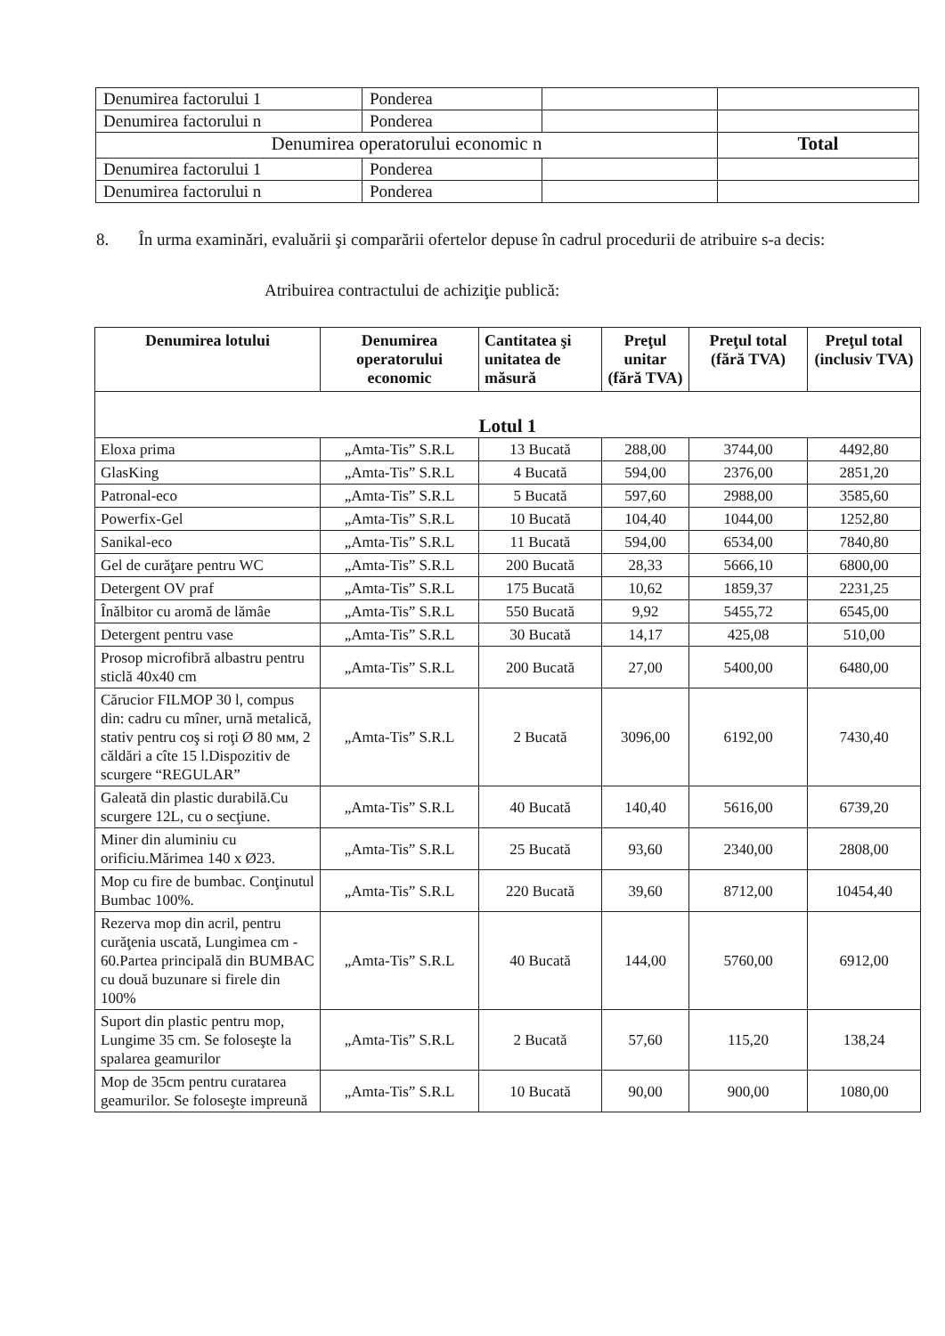| Denumirea factorului 1 | Ponderea | | |
| Denumirea factorului n | Ponderea | | |
| Denumirea operatorului economic n | | | Total |
| Denumirea factorului 1 | Ponderea | | |
| Denumirea factorului n | Ponderea | | |
8. În urma examinări, evaluării şi comparării ofertelor depuse în cadrul procedurii de atribuire s-a decis:
Atribuirea contractului de achiziţie publică:
| Denumirea lotului | Denumirea operatorului economic | Cantitatea şi unitatea de măsură | Preţul unitar (fără TVA) | Preţul total (fără TVA) | Preţul total (inclusiv TVA) |
| --- | --- | --- | --- | --- | --- |
| Lotul 1 | | | | | |
| Eloxa prima | „Amta-Tis” S.R.L | 13 Bucată | 288,00 | 3744,00 | 4492,80 |
| GlasKing | „Amta-Tis” S.R.L | 4 Bucată | 594,00 | 2376,00 | 2851,20 |
| Patronal-eco | „Amta-Tis” S.R.L | 5 Bucată | 597,60 | 2988,00 | 3585,60 |
| Powerfix-Gel | „Amta-Tis” S.R.L | 10 Bucată | 104,40 | 1044,00 | 1252,80 |
| Sanikal-eco | „Amta-Tis” S.R.L | 11 Bucată | 594,00 | 6534,00 | 7840,80 |
| Gel de curăţare pentru WC | „Amta-Tis” S.R.L | 200 Bucată | 28,33 | 5666,10 | 6800,00 |
| Detergent OV praf | „Amta-Tis” S.R.L | 175 Bucată | 10,62 | 1859,37 | 2231,25 |
| Înălbitor cu aromă de lămâe | „Amta-Tis” S.R.L | 550 Bucată | 9,92 | 5455,72 | 6545,00 |
| Detergent pentru vase | „Amta-Tis” S.R.L | 30 Bucată | 14,17 | 425,08 | 510,00 |
| Prosop microfibră albastru pentru sticlă 40x40 cm | „Amta-Tis” S.R.L | 200 Bucată | 27,00 | 5400,00 | 6480,00 |
| Cărucior FILMOP 30 l, compus din: cadru cu mîner, urnă metalică, stativ pentru coş si roţi Ø 80 мм, 2 căldări a cîte 15 l.Dispozitiv de scurgere “REGULAR” | „Amta-Tis” S.R.L | 2 Bucată | 3096,00 | 6192,00 | 7430,40 |
| Galeată din plastic durabilă.Cu scurgere 12L, cu o secţiune. | „Amta-Tis” S.R.L | 40 Bucată | 140,40 | 5616,00 | 6739,20 |
| Miner din aluminiu cu orificiu.Mărimea 140 x Ø23. | „Amta-Tis” S.R.L | 25 Bucată | 93,60 | 2340,00 | 2808,00 |
| Mop cu fire de bumbac. Conţinutul Bumbac 100%. | „Amta-Tis” S.R.L | 220 Bucată | 39,60 | 8712,00 | 10454,40 |
| Rezerva mop din acril, pentru curăţenia uscată, Lungimea cm - 60.Partea principală din BUMBAC cu două buzunare si firele din 100% | „Amta-Tis” S.R.L | 40 Bucată | 144,00 | 5760,00 | 6912,00 |
| Suport din plastic pentru mop, Lungime 35 cm. Se foloseşte la spalarea geamurilor | „Amta-Tis” S.R.L | 2 Bucată | 57,60 | 115,20 | 138,24 |
| Mop de 35cm pentru curatarea geamurilor. Se foloseşte impreună | „Amta-Tis” S.R.L | 10 Bucată | 90,00 | 900,00 | 1080,00 |